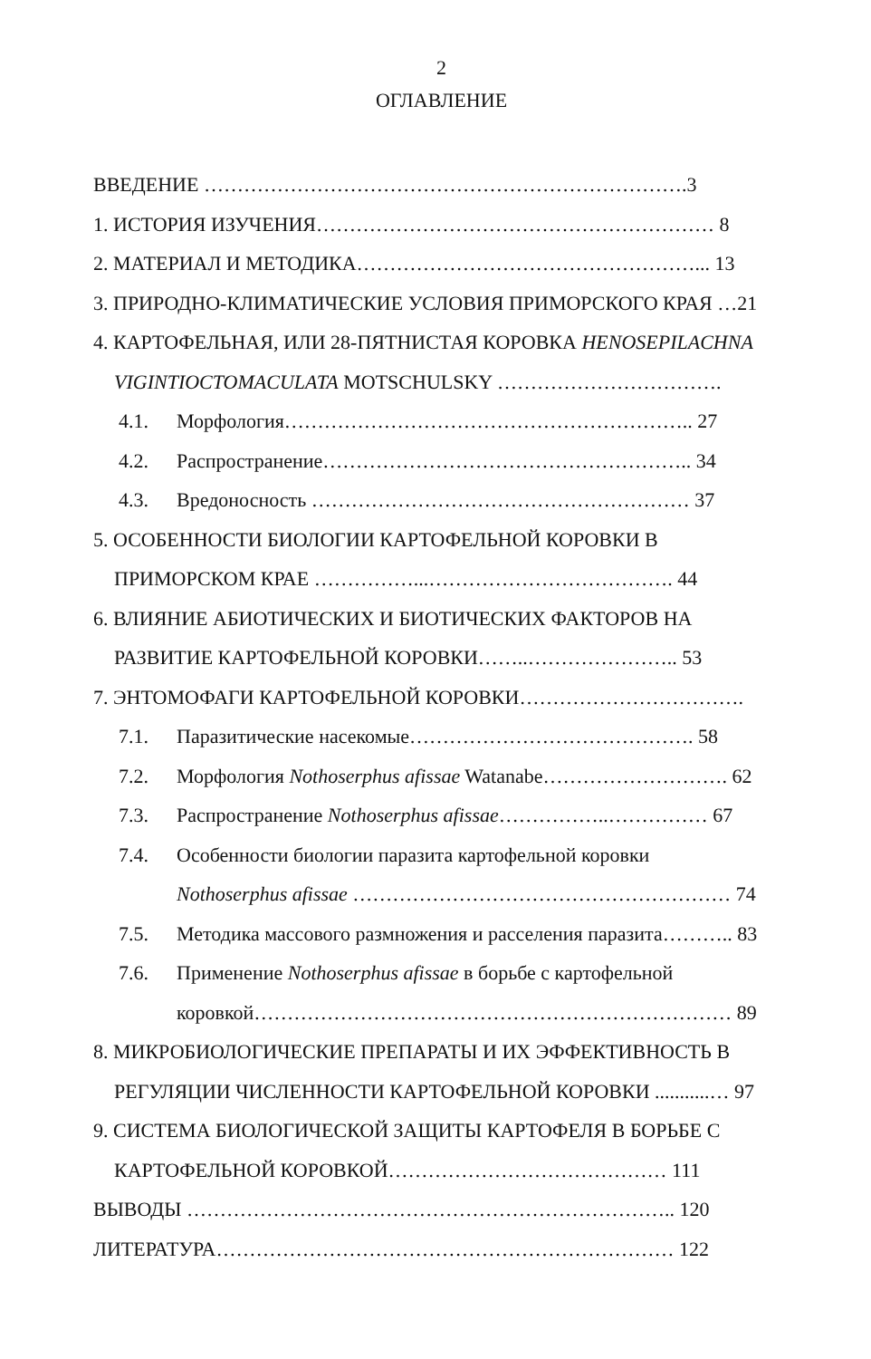2
ОГЛАВЛЕНИЕ
ВВЕДЕНИЕ ……………………………………………………………….3
1. ИСТОРИЯ ИЗУЧЕНИЯ…………………………………………………… 8
2. МАТЕРИАЛ И МЕТОДИКА……………………………………………... 13
3. ПРИРОДНО-КЛИМАТИЧЕСКИЕ УСЛОВИЯ ПРИМОРСКОГО КРАЯ …21
4. КАРТОФЕЛЬНАЯ, ИЛИ 28-ПЯТНИСТАЯ КОРОВКА HENOSEPILACHNA
VIGINTIOCTOMACULATA MOTSCHULSKY …………………………….
4.1. Морфология…………………………………………………….. 27
4.2. Распространение……………………………………………….. 34
4.3. Вредоносность ………………………………………………… 37
5. ОСОБЕННОСТИ БИОЛОГИИ КАРТОФЕЛЬНОЙ КОРОВКИ В
ПРИМОРСКОМ КРАЕ ……………...………………………………. 44
6. ВЛИЯНИЕ АБИОТИЧЕСКИХ И БИОТИЧЕСКИХ ФАКТОРОВ НА
РАЗВИТИЕ КАРТОФЕЛЬНОЙ КОРОВКИ……..………………….. 53
7. ЭНТОМОФАГИ КАРТОФЕЛЬНОЙ КОРОВКИ…………………………….
7.1. Паразитические насекомые……………………………………. 58
7.2. Морфология Nothoserphus afissae Watanabe………………………. 62
7.3. Распространение Nothoserphus afissae……………..…………… 67
7.4. Особенности биологии паразита картофельной коровки
Nothoserphus afissae ………………………………………………… 74
7.5. Методика массового размножения и расселения паразита……….. 83
7.6. Применение Nothoserphus afissae в борьбе с картофельной
коровкой……………………………………………………………… 89
8. МИКРОБИОЛОГИЧЕСКИЕ ПРЕПАРАТЫ И ИХ ЭФФЕКТИВНОСТЬ В
РЕГУЛЯЦИИ ЧИСЛЕННОСТИ КАРТОФЕЛЬНОЙ КОРОВКИ ...........… 97
9. СИСТЕМА БИОЛОГИЧЕСКОЙ ЗАЩИТЫ КАРТОФЕЛЯ В БОРЬБЕ С
КАРТОФЕЛЬНОЙ КОРОВКОЙ…………………………………… 111
ВЫВОДЫ ……………………………………………………………….. 120
ЛИТЕРАТУРА…………………………………………………………… 122